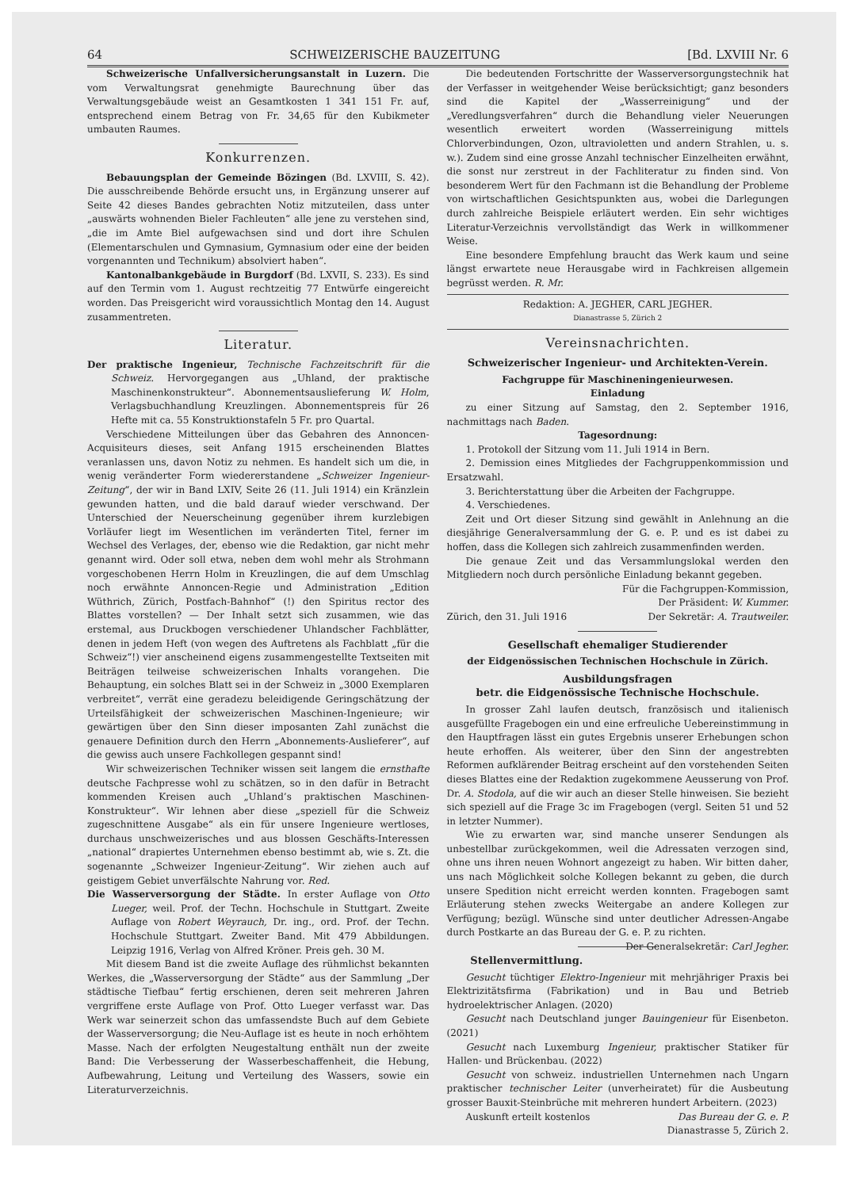64 SCHWEIZERISCHE BAUZEITUNG [Bd. LXVIII Nr. 6
Schweizerische Unfallversicherungsanstalt in Luzern. Die vom Verwaltungsrat genehmigte Baurechnung über das Verwaltungsgebäude weist an Gesamtkosten 1 341 151 Fr. auf, entsprechend einem Betrag von Fr. 34,65 für den Kubikmeter umbauten Raumes.
Konkurrenzen.
Bebauungsplan der Gemeinde Bözingen (Bd. LXVIII, S. 42). Die ausschreibende Behörde ersucht uns, in Ergänzung unserer auf Seite 42 dieses Bandes gebrachten Notiz mitzuteilen, dass unter „auswärts wohnenden Bieler Fachleuten“ alle jene zu verstehen sind, „die im Amte Biel aufgewachsen sind und dort ihre Schulen (Elementarschulen und Gymnasium, Gymnasium oder eine der beiden vorgenannten und Technikum) absolviert haben“.
Kantonalbankgebäude in Burgdorf (Bd. LXVII, S. 233). Es sind auf den Termin vom 1. August rechtzeitig 77 Entwürfe eingereicht worden. Das Preisgericht wird voraussichtlich Montag den 14. August zusammentreten.
Literatur.
Der praktische Ingenieur, Technische Fachzeitschrift für die Schweiz. Hervorgegangen aus „Uhland, der praktische Maschinenkonstrukteur“. Abonnementsauslieferung W. Holm, Verlagsbuchhandlung Kreuzlingen. Abonnementspreis für 26 Hefte mit ca. 55 Konstruktionstafeln 5 Fr. pro Quartal.
Verschiedene Mitteilungen über das Gebahren des Annoncen-Acquisiteurs dieses, seit Anfang 1915 erscheinenden Blattes veranlassen uns, davon Notiz zu nehmen. Es handelt sich um die, in wenig veränderter Form wiedererstandene „Schweizer Ingenieur-Zeitung“, der wir in Band LXIV, Seite 26 (11. Juli 1914) ein Kränzlein gewunden hatten, und die bald darauf wieder verschwand. Der Unterschied der Neuerscheinung gegenüber ihrem kurzlebigen Vorläufer liegt im Wesentlichen im veränderten Titel, ferner im Wechsel des Verlages, der, ebenso wie die Redaktion, gar nicht mehr genannt wird. Oder soll etwa, neben dem wohl mehr als Strohmann vorgeschobenen Herrn Holm in Kreuzlingen, die auf dem Umschlag noch erwähnte Annoncen-Regie und Administration „Edition Wüthrich, Zürich, Postfach-Bahnhof“ (!) den Spiritus rector des Blattes vorstellen? — Der Inhalt setzt sich zusammen, wie das erstemal, aus Druckbogen verschiedener Uhlandscher Fachblätter, denen in jedem Heft (von wegen des Auftretens als Fachblatt „für die Schweiz“!) vier anscheinend eigens zusammengestellte Textseiten mit Beiträgen teilweise schweizerischen Inhalts vorangehen. Die Behauptung, ein solches Blatt sei in der Schweiz in „3000 Exemplaren verbreitet“, verrät eine geradezu beleidigende Geringschätzung der Urteilsfähigkeit der schweizerischen Maschinen-Ingenieure; wir gewärtigen über den Sinn dieser imposanten Zahl zunächst die genauere Definition durch den Herrn „Abonnements-Auslieferer“, auf die gewiss auch unsere Fachkollegen gespannt sind!
Wir schweizerischen Techniker wissen seit langem die ernsthafte deutsche Fachpresse wohl zu schätzen, so in den dafür in Betracht kommenden Kreisen auch „Uhland’s praktischen Maschinen-Konstrukteur“. Wir lehnen aber diese „speziell für die Schweiz zugeschnittene Ausgabe“ als ein für unsere Ingenieure wertloses, durchaus unschweizerisches und aus blossen Geschäfts-Interessen „national“ drapiertes Unternehmen ebenso bestimmt ab, wie s. Zt. die sogenannte „Schweizer Ingenieur-Zeitung“. Wir ziehen auch auf geistigem Gebiet unverfälschte Nahrung vor. Red.
Die Wasserversorgung der Städte. In erster Auflage von Otto Lueger, weil. Prof. der Techn. Hochschule in Stuttgart. Zweite Auflage von Robert Weyrauch, Dr. ing., ord. Prof. der Techn. Hochschule Stuttgart. Zweiter Band. Mit 479 Abbildungen. Leipzig 1916, Verlag von Alfred Kröner. Preis geh. 30 M.
Mit diesem Band ist die zweite Auflage des rühmlichst bekannten Werkes, die „Wasserversorgung der Städte“ aus der Sammlung „Der städtische Tiefbau“ fertig erschienen, deren seit mehreren Jahren vergriffene erste Auflage von Prof. Otto Lueger verfasst war. Das Werk war seinerzeit schon das umfassendste Buch auf dem Gebiete der Wasserversorgung; die Neu-Auflage ist es heute in noch erhöhtem Masse. Nach der erfolgten Neugestaltung enthält nun der zweite Band: Die Verbesserung der Wasserbeschaffenheit, die Hebung, Aufbewahrung, Leitung und Verteilung des Wassers, sowie ein Literaturverzeichnis.
Die bedeutenden Fortschritte der Wasserversorgungstechnik hat der Verfasser in weitgehender Weise berücksichtigt; ganz besonders sind die Kapitel der „Wasserreinigung“ und der „Veredlungsverfahren“ durch die Behandlung vieler Neuerungen wesentlich erweitert worden (Wasserreinigung mittels Chlorverbindungen, Ozon, ultravioletten und andern Strahlen, u. s. w.). Zudem sind eine grosse Anzahl technischer Einzelheiten erwähnt, die sonst nur zerstreut in der Fachliteratur zu finden sind. Von besonderem Wert für den Fachmann ist die Behandlung der Probleme von wirtschaftlichen Gesichtspunkten aus, wobei die Darlegungen durch zahlreiche Beispiele erläutert werden. Ein sehr wichtiges Literatur-Verzeichnis vervollständigt das Werk in willkommener Weise.
Eine besondere Empfehlung braucht das Werk kaum und seine längst erwartete neue Herausgabe wird in Fachkreisen allgemein begrüsst werden. R. Mr.
Redaktion: A. JEGHER, CARL JEGHER.
Dianastrasse 5, Zürich 2
Vereinsnachrichten.
Schweizerischer Ingenieur- und Architekten-Verein.
Fachgruppe für Maschineningenieurwesen.
Einladung
zu einer Sitzung auf Samstag, den 2. September 1916, nachmittags nach Baden.
Tagesordnung:
1. Protokoll der Sitzung vom 11. Juli 1914 in Bern.
2. Demission eines Mitgliedes der Fachgruppenkommission und Ersatzwahl.
3. Berichterstattung über die Arbeiten der Fachgruppe.
4. Verschiedenes.
Zeit und Ort dieser Sitzung sind gewählt in Anlehnung an die diesjährige Generalversammlung der G. e. P. und es ist dabei zu hoffen, dass die Kollegen sich zahlreich zusammenfinden werden.
Die genaue Zeit und das Versammlungslokal werden den Mitgliedern noch durch persönliche Einladung bekannt gegeben.
Für die Fachgruppen-Kommission,
Der Präsident: W. Kummer.
Zürich, den 31. Juli 1916 Der Sekretär: A. Trautweiler.
Gesellschaft ehemaliger Studierender
der Eidgenössischen Technischen Hochschule in Zürich.
Ausbildungsfragen
betr. die Eidgenössische Technische Hochschule.
In grosser Zahl laufen deutsch, französisch und italienisch ausgefüllte Fragebogen ein und eine erfreuliche Uebereinstimmung in den Hauptfragen lässt ein gutes Ergebnis unserer Erhebungen schon heute erhoffen. Als weiterer, über den Sinn der angestrebten Reformen aufklärender Beitrag erscheint auf den vorstehenden Seiten dieses Blattes eine der Redaktion zugekommene Aeusserung von Prof. Dr. A. Stodola, auf die wir auch an dieser Stelle hinweisen. Sie bezieht sich speziell auf die Frage 3c im Fragebogen (vergl. Seiten 51 und 52 in letzter Nummer).
Wie zu erwarten war, sind manche unserer Sendungen als unbestellbar zurückgekommen, weil die Adressaten verzogen sind, ohne uns ihren neuen Wohnort angezeigt zu haben. Wir bitten daher, uns nach Möglichkeit solche Kollegen bekannt zu geben, die durch unsere Spedition nicht erreicht werden konnten. Fragebogen samt Erläuterung stehen zwecks Weitergabe an andere Kollegen zur Verfügung; bezügl. Wünsche sind unter deutlicher Adressen-Angabe durch Postkarte an das Bureau der G. e. P. zu richten. Der Generalsekretär: Carl Jegher.
Stellenvermittlung.
Gesucht tüchtiger Elektro-Ingenieur mit mehrjähriger Praxis bei Elektrizitätsfirma (Fabrikation) und in Bau und Betrieb hydroelektrischer Anlagen. (2020)
Gesucht nach Deutschland junger Bauingenieur für Eisenbeton. (2021)
Gesucht nach Luxemburg Ingenieur, praktischer Statiker für Hallen- und Brückenbau. (2022)
Gesucht von schweiz. industriellen Unternehmen nach Ungarn praktischer technischer Leiter (unverheiratet) für die Ausbeutung grosser Bauxit-Steinbrüche mit mehreren hundert Arbeitern. (2023)
Auskunft erteilt kostenlos Das Bureau der G. e. P.
Dianastrasse 5, Zürich 2.